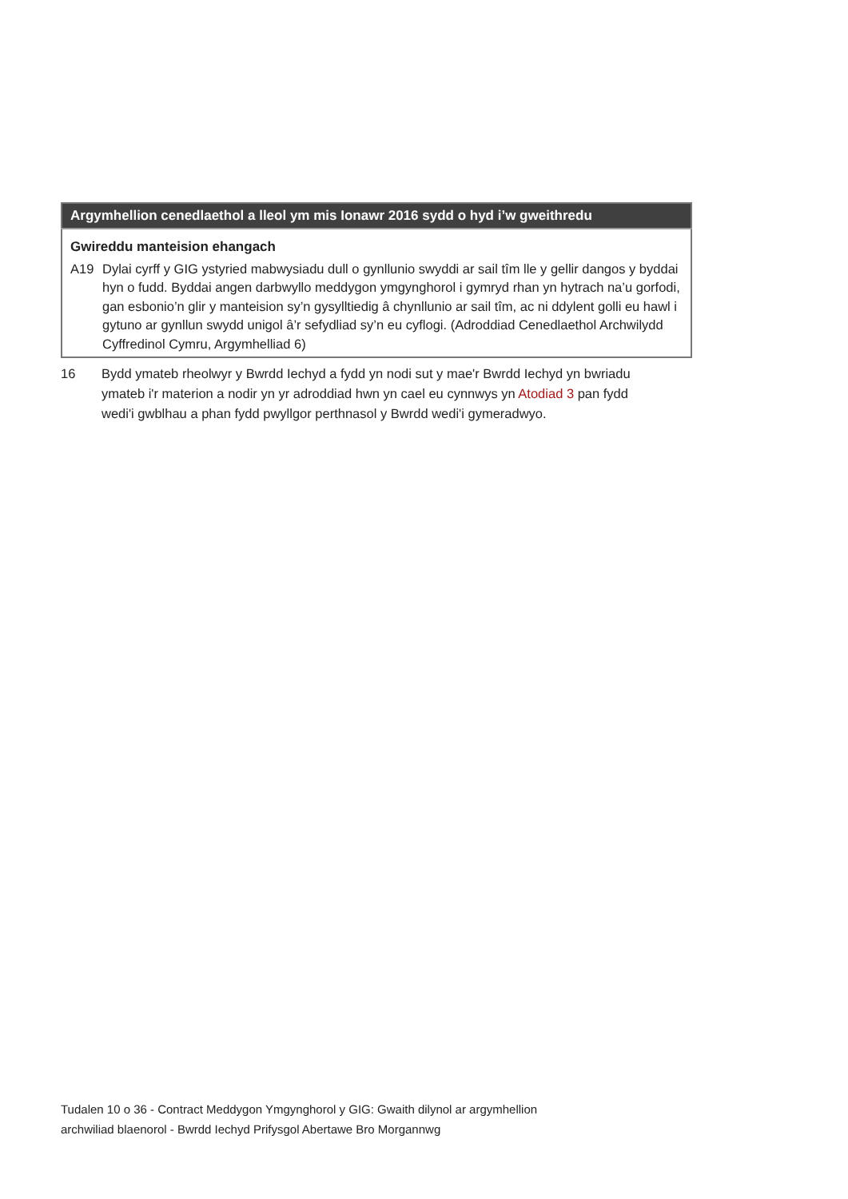| Argymhellion cenedlaethol a lleol ym mis Ionawr 2016 sydd o hyd i’w gweithredu | |
| --- | --- |
| Gwireddu manteision ehangach | |
| A19 | Dylai cyrff y GIG ystyried mabwysiadu dull o gynllunio swyddi ar sail tîm lle y gellir dangos y byddai hyn o fudd. Byddai angen darbwyllo meddygon ymgynghorol i gymryd rhan yn hytrach na’u gorfodi, gan esbonio’n glir y manteision sy’n gysylltiedig â chynllunio ar sail tîm, ac ni ddylent golli eu hawl i gytuno ar gynllun swydd unigol â’r sefydliad sy’n eu cyflogi. (Adroddiad Cenedlaethol Archwilydd Cyffredinol Cymru, Argymhelliad 6) |
16 Bydd ymateb rheolwyr y Bwrdd Iechyd a fydd yn nodi sut y mae'r Bwrdd Iechyd yn bwriadu ymateb i'r materion a nodir yn yr adroddiad hwn yn cael eu cynnwys yn Atodiad 3 pan fydd wedi'i gwblhau a phan fydd pwyllgor perthnasol y Bwrdd wedi'i gymeradwyo.
Tudalen 10 o 36 - Contract Meddygon Ymgynghorol y GIG: Gwaith dilynol ar argymhellion
archwiliad blaenorol - Bwrdd Iechyd Prifysgol Abertawe Bro Morgannwg